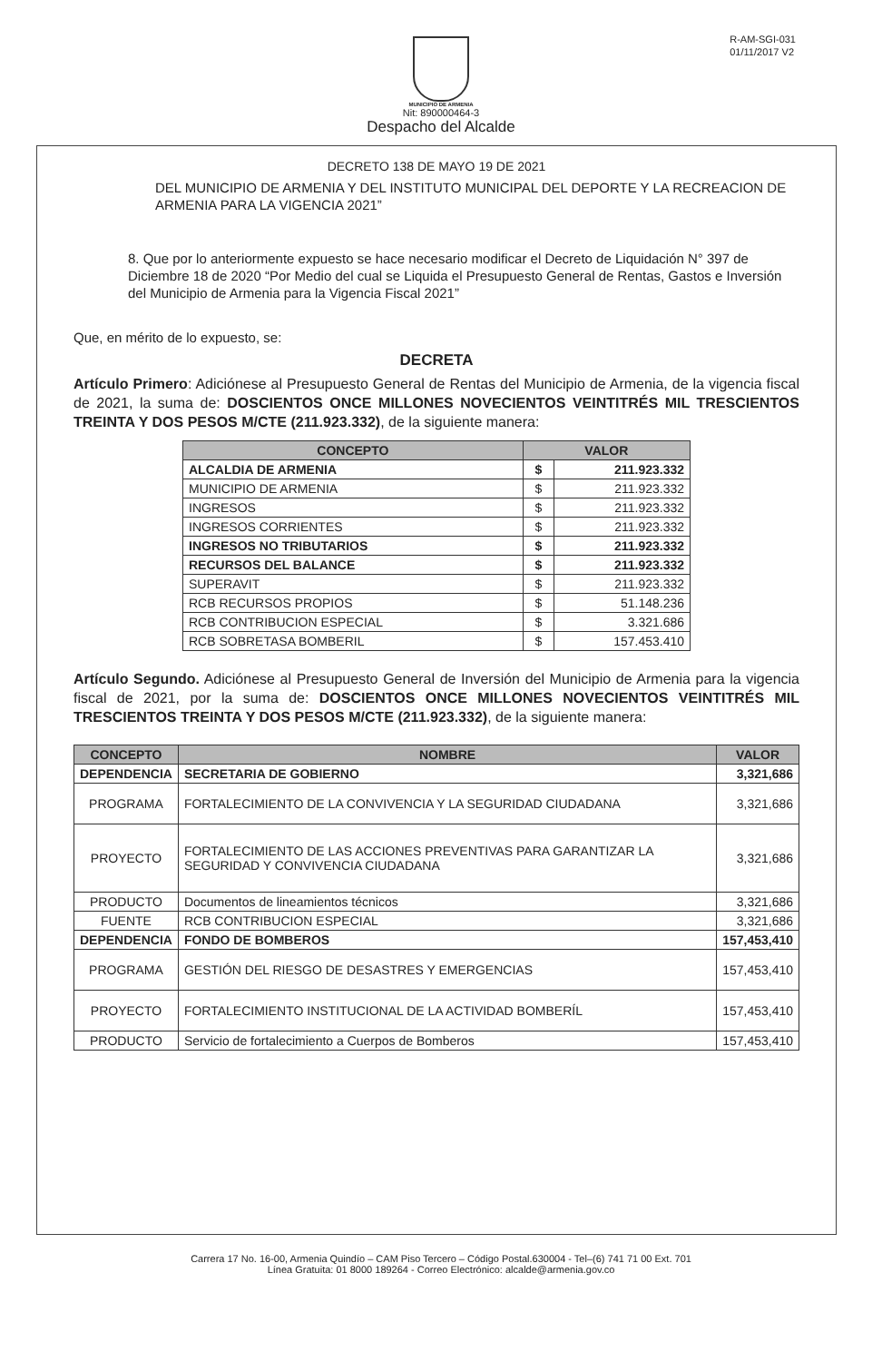R-AM-SGI-031
01/11/2017 V2
MUNICIPIO DE ARMENIA
Nit: 890000464-3
Despacho del Alcalde
DECRETO 138 DE MAYO 19 DE 2021
DEL MUNICIPIO DE ARMENIA Y DEL INSTITUTO MUNICIPAL DEL DEPORTE Y LA RECREACION DE ARMENIA PARA LA VIGENCIA 2021”
8. Que por lo anteriormente expuesto se hace necesario modificar el Decreto de Liquidación N° 397 de Diciembre 18 de 2020 “Por Medio del cual se Liquida el Presupuesto General de Rentas, Gastos e Inversión del Municipio de Armenia para la Vigencia Fiscal 2021”
Que, en mérito de lo expuesto, se:
DECRETA
Artículo Primero: Adiciónese al Presupuesto General de Rentas del Municipio de Armenia, de la vigencia fiscal de 2021, la suma de: DOSCIENTOS ONCE MILLONES NOVECIENTOS VEINTITRÉS MIL TRESCIENTOS TREINTA Y DOS PESOS M/CTE (211.923.332), de la siguiente manera:
| CONCEPTO | VALOR | |
| --- | --- | --- |
| ALCALDIA DE ARMENIA | $ | 211.923.332 |
| MUNICIPIO DE ARMENIA | $ | 211.923.332 |
| INGRESOS | $ | 211.923.332 |
| INGRESOS CORRIENTES | $ | 211.923.332 |
| INGRESOS NO TRIBUTARIOS | $ | 211.923.332 |
| RECURSOS DEL BALANCE | $ | 211.923.332 |
| SUPERAVIT | $ | 211.923.332 |
| RCB RECURSOS PROPIOS | $ | 51.148.236 |
| RCB CONTRIBUCION ESPECIAL | $ | 3.321.686 |
| RCB SOBRETASA BOMBERIL | $ | 157.453.410 |
Artículo Segundo. Adiciónese al Presupuesto General de Inversión del Municipio de Armenia para la vigencia fiscal de 2021, por la suma de: DOSCIENTOS ONCE MILLONES NOVECIENTOS VEINTITRÉS MIL TRESCIENTOS TREINTA Y DOS PESOS M/CTE (211.923.332), de la siguiente manera:
| CONCEPTO | NOMBRE | VALOR |
| --- | --- | --- |
| DEPENDENCIA | SECRETARIA DE GOBIERNO | 3,321,686 |
| PROGRAMA | FORTALECIMIENTO DE LA CONVIVENCIA Y LA SEGURIDAD CIUDADANA | 3,321,686 |
| PROYECTO | FORTALECIMIENTO DE LAS ACCIONES PREVENTIVAS PARA GARANTIZAR LA SEGURIDAD Y CONVIVENCIA CIUDADANA | 3,321,686 |
| PRODUCTO | Documentos de lineamientos técnicos | 3,321,686 |
| FUENTE | RCB CONTRIBUCION ESPECIAL | 3,321,686 |
| DEPENDENCIA | FONDO DE BOMBEROS | 157,453,410 |
| PROGRAMA | GESTIÓN DEL RIESGO DE DESASTRES Y EMERGENCIAS | 157,453,410 |
| PROYECTO | FORTALECIMIENTO INSTITUCIONAL DE LA ACTIVIDAD BOMBERÍL | 157,453,410 |
| PRODUCTO | Servicio de fortalecimiento a Cuerpos de Bomberos | 157,453,410 |
Carrera 17 No. 16-00, Armenia Quindío – CAM Piso Tercero – Código Postal.630004 - Tel–(6) 741 71 00 Ext. 701
Línea Gratuita: 01 8000 189264 - Correo Electrónico: alcalde@armenia.gov.co